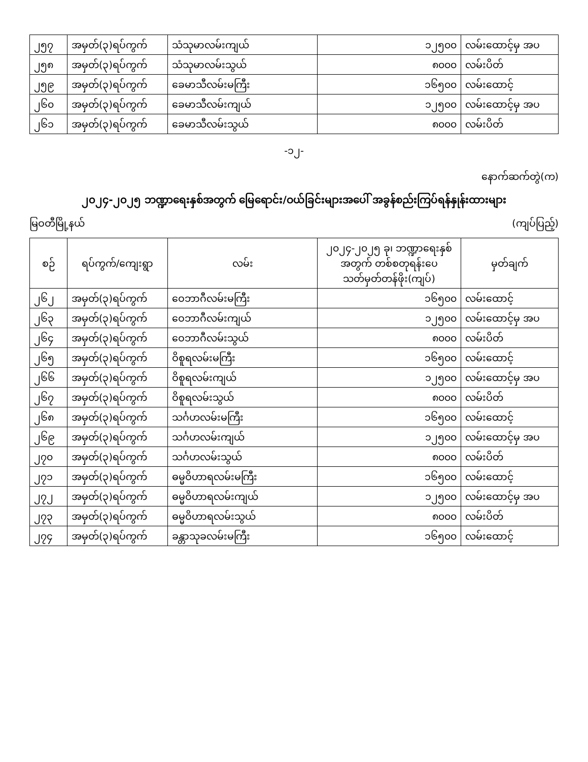| ၂၅၇ | အမှတ်(၃)ရပ်ကွက် | သံသုမာလမ်းကျယ် | ၁၂၅၀၀ | လမ်းထောင့်မှ အပ |
| ၂၅၈ | အမှတ်(၃)ရပ်ကွက် | သံသုမာလမ်းသွယ် | ၈၀၀၀ | လမ်းပိတ် |
| ၂၅၉ | အမှတ်(၃)ရပ်ကွက် | ခေမာသီလမ်းမကြီး | ၁၆၅၀၀ | လမ်းထောင့် |
| ၂၆၀ | အမှတ်(၃)ရပ်ကွက် | ခေမာသီလမ်းကျယ် | ၁၂၅၀၀ | လမ်းထောင့်မှ အပ |
| ၂၆၁ | အမှတ်(၃)ရပ်ကွက် | ခေမာသီလမ်းသွယ် | ၈၀၀၀ | လမ်းပိတ် |
-၁၂-
နောက်ဆက်တွဲ(က)
၂၀၂၄-၂၀၂၅ ဘဏ္ဍာရေးနှစ်အတွက် မြေရောင်း/ဝယ်ခြင်းများအပေါ် အခွန်စည်းကြပ်ရန်နှုန်းထားများ
မြဝတီမြို့နယ် (ကျပ်ပြည့်)
| စဉ် | ရပ်ကွက်/ကျေးရွာ | လမ်း | ၂၀၂၄-၂၀၂၅ ခု၊ ဘဏ္ဍာရေးနှစ် အတွက် တစ်စတုရန်းပေ သတ်မှတ်တန်ဖိုး(ကျပ်) | မှတ်ချက် |
| --- | --- | --- | --- | --- |
| ၂၆၂ | အမှတ်(၃)ရပ်ကွက် | ဝေဘာဂီလမ်းမကြီး | ၁၆၅၀၀ | လမ်းထောင့် |
| ၂၆၃ | အမှတ်(၃)ရပ်ကွက် | ဝေဘာဂီလမ်းကျယ် | ၁၂၅၀၀ | လမ်းထောင့်မှ အပ |
| ၂၆၄ | အမှတ်(၃)ရပ်ကွက် | ဝေဘာဂီလမ်းသွယ် | ၈၀၀၀ | လမ်းပိတ် |
| ၂၆၅ | အမှတ်(၃)ရပ်ကွက် | ဝိစူရလမ်းမကြီး | ၁၆၅၀၀ | လမ်းထောင့် |
| ၂၆၆ | အမှတ်(၃)ရပ်ကွက် | ဝိစူရလမ်းကျယ် | ၁၂၅၀၀ | လမ်းထောင့်မှ အပ |
| ၂၆၇ | အမှတ်(၃)ရပ်ကွက် | ဝိစူရလမ်းသွယ် | ၈၀၀၀ | လမ်းပိတ် |
| ၂၆၈ | အမှတ်(၃)ရပ်ကွက် | သင်္ဂဟလမ်းမကြီး | ၁၆၅၀၀ | လမ်းထောင့် |
| ၂၆၉ | အမှတ်(၃)ရပ်ကွက် | သင်္ဂဟလမ်းကျယ် | ၁၂၅၀၀ | လမ်းထောင့်မှ အပ |
| ၂၇၀ | အမှတ်(၃)ရပ်ကွက် | သင်္ဂဟလမ်းသွယ် | ၈၀၀၀ | လမ်းပိတ် |
| ၂၇၁ | အမှတ်(၃)ရပ်ကွက် | ဓမ္မဝိဟာရလမ်းမကြီး | ၁၆၅၀၀ | လမ်းထောင့် |
| ၂၇၂ | အမှတ်(၃)ရပ်ကွက် | ဓမ္မဝိဟာရလမ်းကျယ် | ၁၂၅၀၀ | လမ်းထောင့်မှ အပ |
| ၂၇၃ | အမှတ်(၃)ရပ်ကွက် | ဓမ္မဝိဟာရလမ်းသွယ် | ၈၀၀၀ | လမ်းပိတ် |
| ၂၇၄ | အမှတ်(၃)ရပ်ကွက် | ခန္တာသုခလမ်းမကြီး | ၁၆၅၀၀ | လမ်းထောင့် |